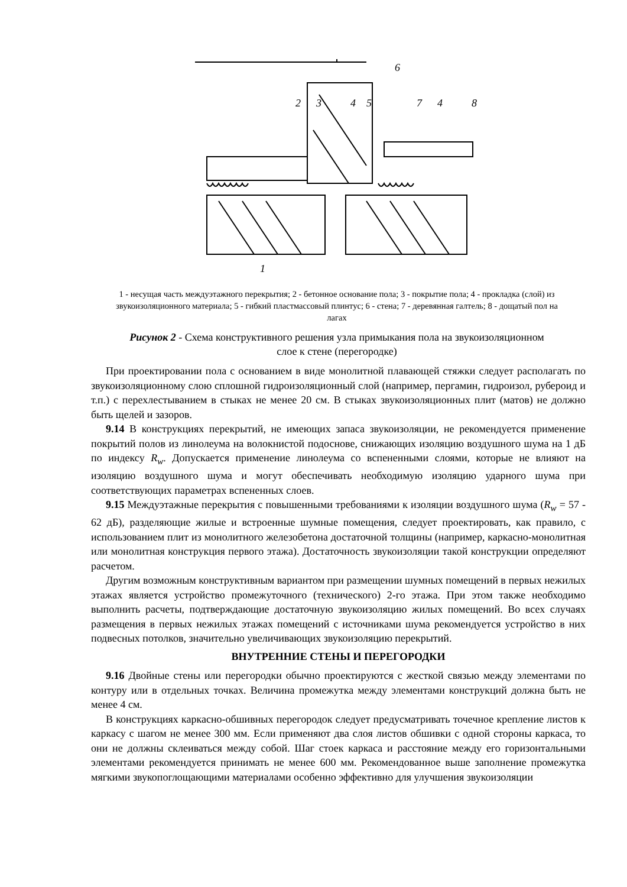2
3
4
5
6
7
4
8
1
1 - несущая часть междуэтажного перекрытия; 2 - бетонное основание пола; 3 - покрытие пола; 4 - прокладка (слой) из звукоизоляционного материала; 5 - гибкий пластмассовый плинтус; 6 - стена; 7 - деревянная галтель; 8 - дощатый пол на лагах
Рисунок 2 - Схема конструктивного решения узла примыкания пола на звукоизоляционном слое к стене (перегородке)
При проектировании пола с основанием в виде монолитной плавающей стяжки следует располагать по звукоизоляционному слою сплошной гидроизоляционный слой (например, пергамин, гидроизол, рубероид и т.п.) с перехлестыванием в стыках не менее 20 см. В стыках звукоизоляционных плит (матов) не должно быть щелей и зазоров.
9.14 В конструкциях перекрытий, не имеющих запаса звукоизоляции, не рекомендуется применение покрытий полов из линолеума на волокнистой подоснове, снижающих изоляцию воздушного шума на 1 дБ по индексу R<sub>w</sub>. Допускается применение линолеума со вспененными слоями, которые не влияют на изоляцию воздушного шума и могут обеспечивать необходимую изоляцию ударного шума при соответствующих параметрах вспененных слоев.
9.15 Междуэтажные перекрытия с повышенными требованиями к изоляции воздушного шума (R<sub>w</sub> = 57 - 62 дБ), разделяющие жилые и встроенные шумные помещения, следует проектировать, как правило, с использованием плит из монолитного железобетона достаточной толщины (например, каркасно-монолитная или монолитная конструкция первого этажа). Достаточность звукоизоляции такой конструкции определяют расчетом.
Другим возможным конструктивным вариантом при размещении шумных помещений в первых нежилых этажах является устройство промежуточного (технического) 2-го этажа. При этом также необходимо выполнить расчеты, подтверждающие достаточную звукоизоляцию жилых помещений. Во всех случаях размещения в первых нежилых этажах помещений с источниками шума рекомендуется устройство в них подвесных потолков, значительно увеличивающих звукоизоляцию перекрытий.
ВНУТРЕННИЕ СТЕНЫ И ПЕРЕГОРОДКИ
9.16 Двойные стены или перегородки обычно проектируются с жесткой связью между элементами по контуру или в отдельных точках. Величина промежутка между элементами конструкций должна быть не менее 4 см.
В конструкциях каркасно-обшивных перегородок следует предусматривать точечное крепление листов к каркасу с шагом не менее 300 мм. Если применяют два слоя листов обшивки с одной стороны каркаса, то они не должны склеиваться между собой. Шаг стоек каркаса и расстояние между его горизонтальными элементами рекомендуется принимать не менее 600 мм. Рекомендованное выше заполнение промежутка мягкими звукопоглощающими материалами особенно эффективно для улучшения звукоизоляции